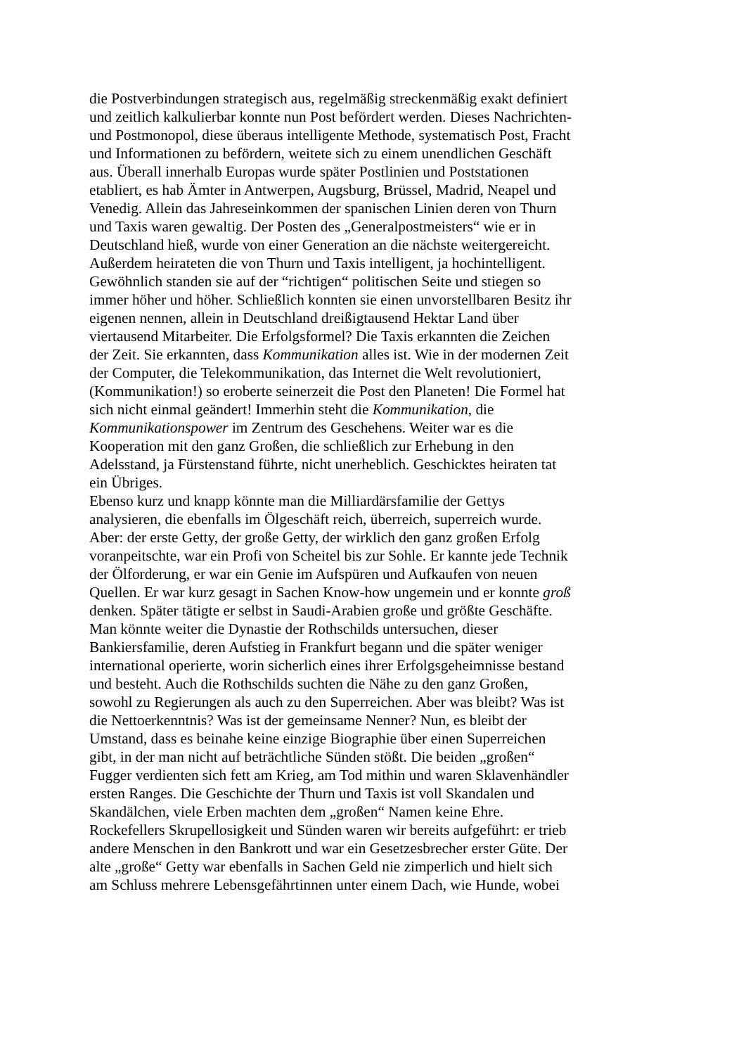die Postverbindungen strategisch aus, regelmäßig streckenmäßig exakt definiert
und zeitlich kalkulierbar konnte nun Post befördert werden. Dieses Nachrichten-
und Postmonopol, diese überaus intelligente Methode, systematisch Post, Fracht
und Informationen zu befördern, weitete sich zu einem unendlichen Geschäft
aus. Überall innerhalb Europas wurde später Postlinien und Poststationen
etabliert, es hab Ämter in Antwerpen, Augsburg, Brüssel, Madrid, Neapel und
Venedig. Allein das Jahreseinkommen der spanischen Linien deren von Thurn
und Taxis waren gewaltig. Der Posten des „Generalpostmeisters“ wie er in
Deutschland hieß, wurde von einer Generation an die nächste weitergereicht.
Außerdem heirateten die von Thurn und Taxis intelligent, ja hochintelligent.
Gewöhnlich standen sie auf der “richtigen“ politischen Seite und stiegen so
immer höher und höher. Schließlich konnten sie einen unvorstellbaren Besitz ihr
eigenen nennen, allein in Deutschland dreißigtausend Hektar Land über
viertausend Mitarbeiter. Die Erfolgsformel? Die Taxis erkannten die Zeichen
der Zeit. Sie erkannten, dass Kommunikation alles ist. Wie in der modernen Zeit
der Computer, die Telekommunikation, das Internet die Welt revolutioniert,
(Kommunikation!) so eroberte seinerzeit die Post den Planeten! Die Formel hat
sich nicht einmal geändert! Immerhin steht die Kommunikation, die
Kommunikationspower im Zentrum des Geschehens. Weiter war es die
Kooperation mit den ganz Großen, die schließlich zur Erhebung in den
Adelsstand, ja Fürstenstand führte, nicht unerheblich. Geschicktes heiraten tat
ein Übriges.
Ebenso kurz und knapp könnte man die Milliardärsfamilie der Gettys
analysieren, die ebenfalls im Ölgeschäft reich, überreich, superreich wurde.
Aber: der erste Getty, der große Getty, der wirklich den ganz großen Erfolg
voranpeitschte, war ein Profi von Scheitel bis zur Sohle. Er kannte jede Technik
der Ölforderung, er war ein Genie im Aufspüren und Aufkaufen von neuen
Quellen. Er war kurz gesagt in Sachen Know-how ungemein und er konnte groß
denken. Später tätigte er selbst in Saudi-Arabien große und größte Geschäfte.
Man könnte weiter die Dynastie der Rothschilds untersuchen, dieser
Bankiersfamilie, deren Aufstieg in Frankfurt begann und die später weniger
international operierte, worin sicherlich eines ihrer Erfolgsgeheimnisse bestand
und besteht. Auch die Rothschilds suchten die Nähe zu den ganz Großen,
sowohl zu Regierungen als auch zu den Superreichen. Aber was bleibt? Was ist
die Nettoerkenntnis? Was ist der gemeinsame Nenner? Nun, es bleibt der
Umstand, dass es beinahe keine einzige Biographie über einen Superreichen
gibt, in der man nicht auf beträchtliche Sünden stößt. Die beiden „großen“
Fugger verdienten sich fett am Krieg, am Tod mithin und waren Sklavenhändler
ersten Ranges. Die Geschichte der Thurn und Taxis ist voll Skandalen und
Skandälchen, viele Erben machten dem „großen“ Namen keine Ehre.
Rockefellers Skrupellosigkeit und Sünden waren wir bereits aufgeführt: er trieb
andere Menschen in den Bankrott und war ein Gesetzesbrecher erster Güte. Der
alte „große“ Getty war ebenfalls in Sachen Geld nie zimperlich und hielt sich
am Schluss mehrere Lebensgefährtinnen unter einem Dach, wie Hunde, wobei